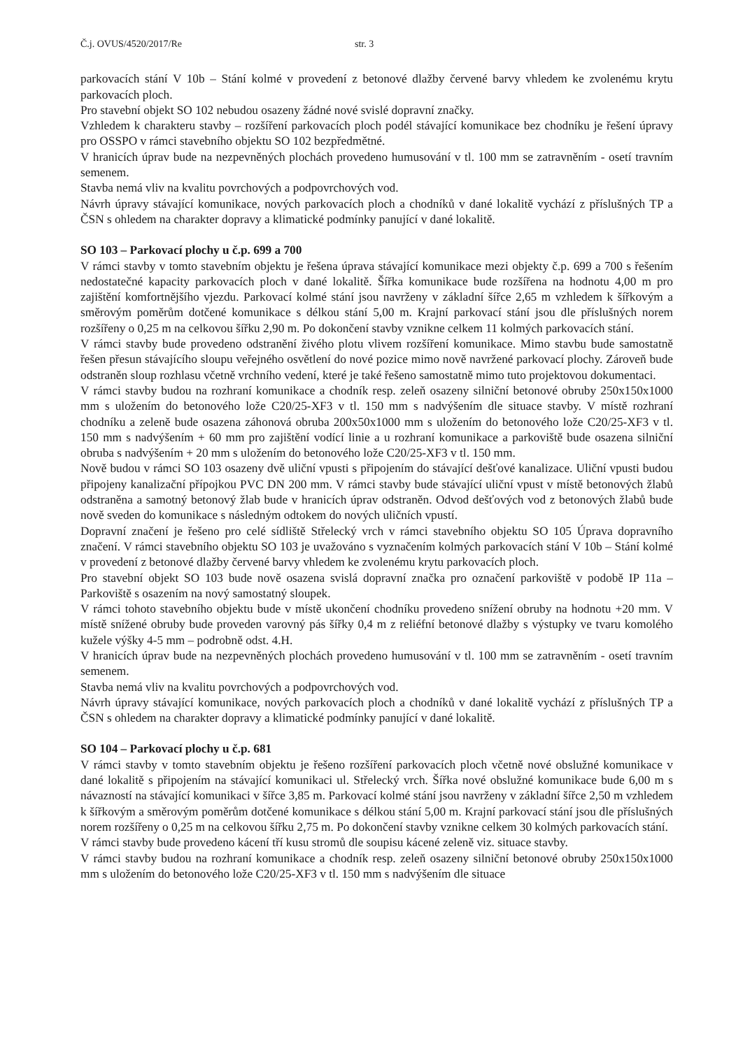Č.j. OVUS/4520/2017/Re str. 3
parkovacích stání V 10b – Stání kolmé v provedení z betonové dlažby červené barvy vhledem ke zvolenému krytu parkovacích ploch.
Pro stavební objekt SO 102 nebudou osazeny žádné nové svislé dopravní značky.
Vzhledem k charakteru stavby – rozšíření parkovacích ploch podél stávající komunikace bez chodníku je řešení úpravy pro OSSPO v rámci stavebního objektu SO 102 bezpředmětné.
V hranicích úprav bude na nezpevněných plochách provedeno humusování v tl. 100 mm se zatravněním - osetí travním semenem.
Stavba nemá vliv na kvalitu povrchových a podpovrchových vod.
Návrh úpravy stávající komunikace, nových parkovacích ploch a chodníků v dané lokalitě vychází z příslušných TP a ČSN s ohledem na charakter dopravy a klimatické podmínky panující v dané lokalitě.
SO 103 – Parkovací plochy u č.p. 699 a 700
V rámci stavby v tomto stavebním objektu je řešena úprava stávající komunikace mezi objekty č.p. 699 a 700 s řešením nedostatečné kapacity parkovacích ploch v dané lokalitě. Šířka komunikace bude rozšířena na hodnotu 4,00 m pro zajištění komfortnějšího vjezdu. Parkovací kolmé stání jsou navrženy v základní šířce 2,65 m vzhledem k šířkovým a směrovým poměrům dotčené komunikace s délkou stání 5,00 m. Krajní parkovací stání jsou dle příslušných norem rozšířeny o 0,25 m na celkovou šířku 2,90 m. Po dokončení stavby vznikne celkem 11 kolmých parkovacích stání.
V rámci stavby bude provedeno odstranění živého plotu vlivem rozšíření komunikace. Mimo stavbu bude samostatně řešen přesun stávajícího sloupu veřejného osvětlení do nové pozice mimo nově navržené parkovací plochy. Zároveň bude odstraněn sloup rozhlasu včetně vrchního vedení, které je také řešeno samostatně mimo tuto projektovou dokumentaci.
V rámci stavby budou na rozhraní komunikace a chodník resp. zeleň osazeny silniční betonové obruby 250x150x1000 mm s uložením do betonového lože C20/25-XF3 v tl. 150 mm s nadvýšením dle situace stavby. V místě rozhraní chodníku a zeleně bude osazena záhonová obruba 200x50x1000 mm s uložením do betonového lože C20/25-XF3 v tl. 150 mm s nadvýšením + 60 mm pro zajištění vodící linie a u rozhraní komunikace a parkoviště bude osazena silniční obruba s nadvýšením + 20 mm s uložením do betonového lože C20/25-XF3 v tl. 150 mm.
Nově budou v rámci SO 103 osazeny dvě uliční vpusti s připojením do stávající dešťové kanalizace. Uliční vpusti budou připojeny kanalizační přípojkou PVC DN 200 mm. V rámci stavby bude stávající uliční vpust v místě betonových žlabů odstraněna a samotný betonový žlab bude v hranicích úprav odstraněn. Odvod dešťových vod z betonových žlabů bude nově sveden do komunikace s následným odtokem do nových uličních vpustí.
Dopravní značení je řešeno pro celé sídliště Střelecký vrch v rámci stavebního objektu SO 105 Úprava dopravního značení. V rámci stavebního objektu SO 103 je uvažováno s vyznačením kolmých parkovacích stání V 10b – Stání kolmé v provedení z betonové dlažby červené barvy vhledem ke zvolenému krytu parkovacích ploch.
Pro stavební objekt SO 103 bude nově osazena svislá dopravní značka pro označení parkoviště v podobě IP 11a – Parkoviště s osazením na nový samostatný sloupek.
V rámci tohoto stavebního objektu bude v místě ukončení chodníku provedeno snížení obruby na hodnotu +20 mm. V místě snížené obruby bude proveden varovný pás šířky 0,4 m z reliéfní betonové dlažby s výstupky ve tvaru komolého kužele výšky 4-5 mm – podrobně odst. 4.H.
V hranicích úprav bude na nezpevněných plochách provedeno humusování v tl. 100 mm se zatravněním - osetí travním semenem.
Stavba nemá vliv na kvalitu povrchových a podpovrchových vod.
Návrh úpravy stávající komunikace, nových parkovacích ploch a chodníků v dané lokalitě vychází z příslušných TP a ČSN s ohledem na charakter dopravy a klimatické podmínky panující v dané lokalitě.
SO 104 – Parkovací plochy u č.p. 681
V rámci stavby v tomto stavebním objektu je řešeno rozšíření parkovacích ploch včetně nové obslužné komunikace v dané lokalitě s připojením na stávající komunikaci ul. Střelecký vrch. Šířka nové obslužné komunikace bude 6,00 m s návazností na stávající komunikaci v šířce 3,85 m. Parkovací kolmé stání jsou navrženy v základní šířce 2,50 m vzhledem k šířkovým a směrovým poměrům dotčené komunikace s délkou stání 5,00 m. Krajní parkovací stání jsou dle příslušných norem rozšířeny o 0,25 m na celkovou šířku 2,75 m. Po dokončení stavby vznikne celkem 30 kolmých parkovacích stání.
V rámci stavby bude provedeno kácení tří kusu stromů dle soupisu kácené zeleně viz. situace stavby.
V rámci stavby budou na rozhraní komunikace a chodník resp. zeleň osazeny silniční betonové obruby 250x150x1000 mm s uložením do betonového lože C20/25-XF3 v tl. 150 mm s nadvýšením dle situace